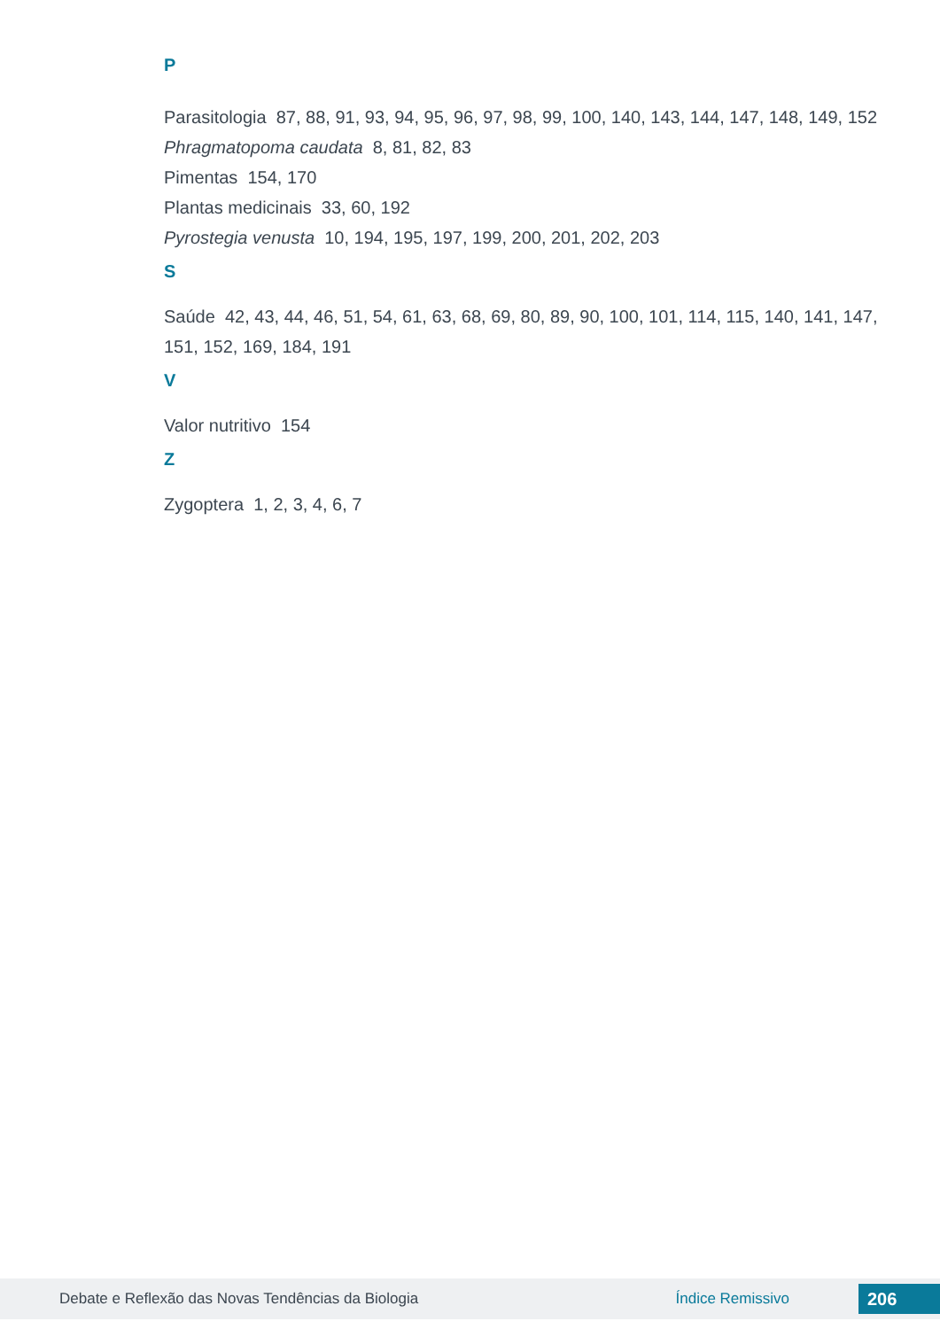P
Parasitologia 87, 88, 91, 93, 94, 95, 96, 97, 98, 99, 100, 140, 143, 144, 147, 148, 149, 152
Phragmatopoma caudata 8, 81, 82, 83
Pimentas 154, 170
Plantas medicinais 33, 60, 192
Pyrostegia venusta 10, 194, 195, 197, 199, 200, 201, 202, 203
S
Saúde 42, 43, 44, 46, 51, 54, 61, 63, 68, 69, 80, 89, 90, 100, 101, 114, 115, 140, 141, 147, 151, 152, 169, 184, 191
V
Valor nutritivo 154
Z
Zygoptera 1, 2, 3, 4, 6, 7
Debate e Reflexão das Novas Tendências da Biologia Índice Remissivo 206